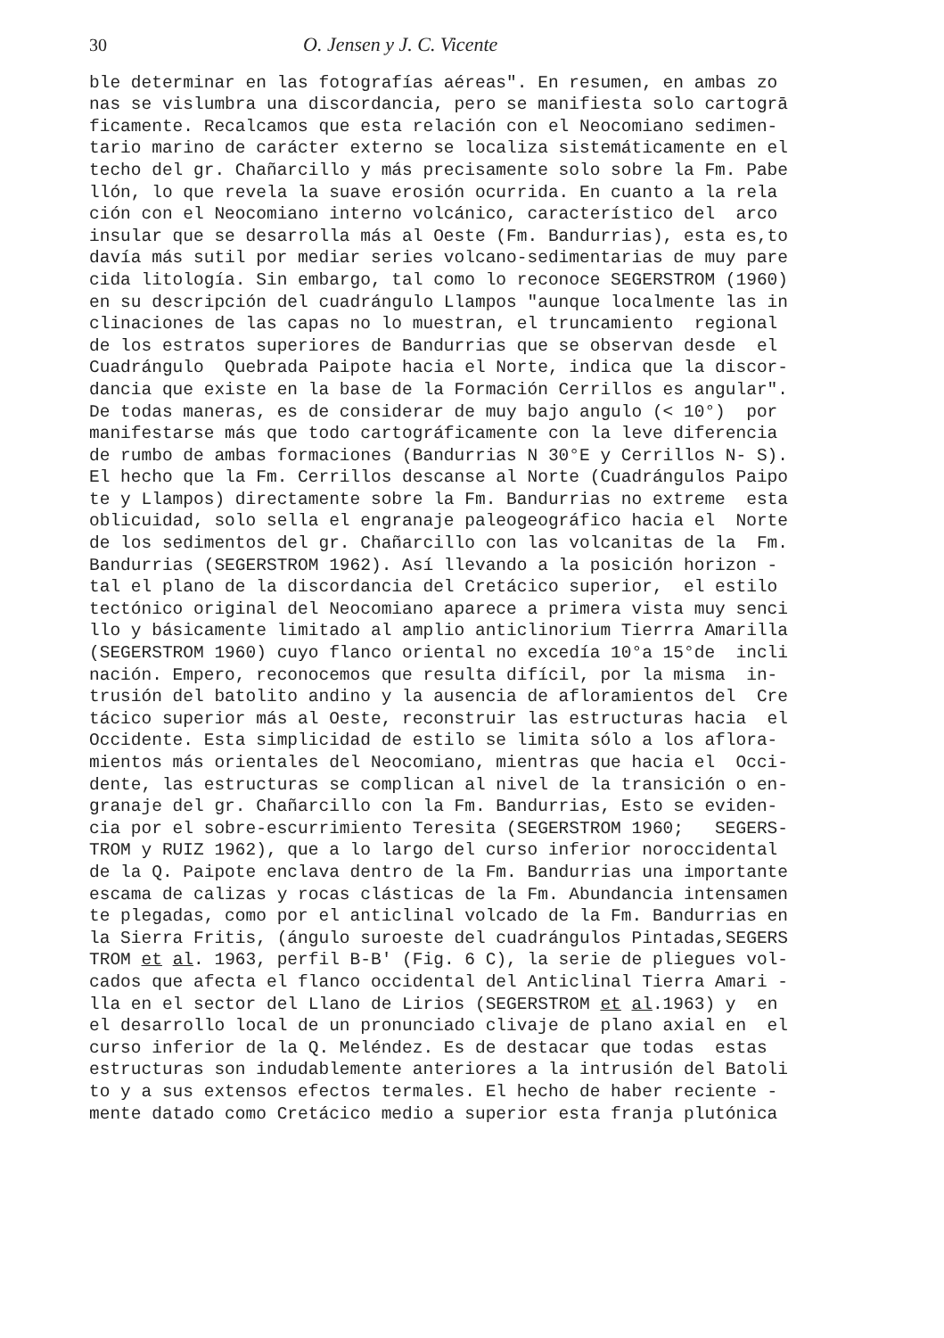30 O. Jensen y J. C. Vicente
ble determinar en las fotografías aéreas". En resumen, en ambas zo nas se vislumbra una discordancia, pero se manifiesta solo cartogrā ficamente. Recalcamos que esta relación con el Neocomiano sedimen- tario marino de carácter externo se localiza sistemáticamente en el techo del gr. Chañarcillo y más precisamente solo sobre la Fm. Pabe llón, lo que revela la suave erosión ocurrida. En cuanto a la rela ción con el Neocomiano interno volcánico, característico del arco insular que se desarrolla más al Oeste (Fm. Bandurrias), esta es,to davía más sutil por mediar series volcano-sedimentarias de muy pare cida litología. Sin embargo, tal como lo reconoce SEGERSTROM (1960) en su descripción del cuadrángulo Llampos "aunque localmente las in clinaciones de las capas no lo muestran, el truncamiento regional de los estratos superiores de Bandurrias que se observan desde el Cuadrángulo Quebrada Paipote hacia el Norte, indica que la discor- dancia que existe en la base de la Formación Cerrillos es angular". De todas maneras, es de considerar de muy bajo angulo (< 10°) por manifestarse más que todo cartográficamente con la leve diferencia de rumbo de ambas formaciones (Bandurrias N 30°E y Cerrillos N- S). El hecho que la Fm. Cerrillos descanse al Norte (Cuadrángulos Paipo te y Llampos) directamente sobre la Fm. Bandurrias no extreme esta oblicuidad, solo sella el engranaje paleogeográfico hacia el Norte de los sedimentos del gr. Chañarcillo con las volcanitas de la Fm. Bandurrias (SEGERSTROM 1962). Así llevando a la posición horizon - tal el plano de la discordancia del Cretácico superior, el estilo tectónico original del Neocomiano aparece a primera vista muy senci llo y básicamente limitado al amplio anticlinorium Tierrra Amarilla (SEGERSTROM 1960) cuyo flanco oriental no excedía 10°a 15°de incli nación. Empero, reconocemos que resulta difícil, por la misma in- trusión del batolito andino y la ausencia de afloramientos del Cre tácico superior más al Oeste, reconstruir las estructuras hacia el Occidente. Esta simplicidad de estilo se limita sólo a los aflora- mientos más orientales del Neocomiano, mientras que hacia el Occi- dente, las estructuras se complican al nivel de la transición o en- granaje del gr. Chañarcillo con la Fm. Bandurrias, Esto se eviden- cia por el sobre-escurrimiento Teresita (SEGERSTROM 1960; SEGERS- TROM y RUIZ 1962), que a lo largo del curso inferior noroccidental de la Q. Paipote enclava dentro de la Fm. Bandurrias una importante escama de calizas y rocas clásticas de la Fm. Abundancia intensamen te plegadas, como por el anticlinal volcado de la Fm. Bandurrias en la Sierra Fritis, (ángulo suroeste del cuadrángulos Pintadas,SEGERS TROM et al. 1963, perfil B-B' (Fig. 6 C), la serie de pliegues vol- cados que afecta el flanco occidental del Anticlinal Tierra Amari - lla en el sector del Llano de Lirios (SEGERSTROM et al.1963) y en el desarrollo local de un pronunciado clivaje de plano axial en el curso inferior de la Q. Meléndez. Es de destacar que todas estas estructuras son indudablemente anteriores a la intrusión del Batoli to y a sus extensos efectos termales. El hecho de haber reciente - mente datado como Cretácico medio a superior esta franja plutónica